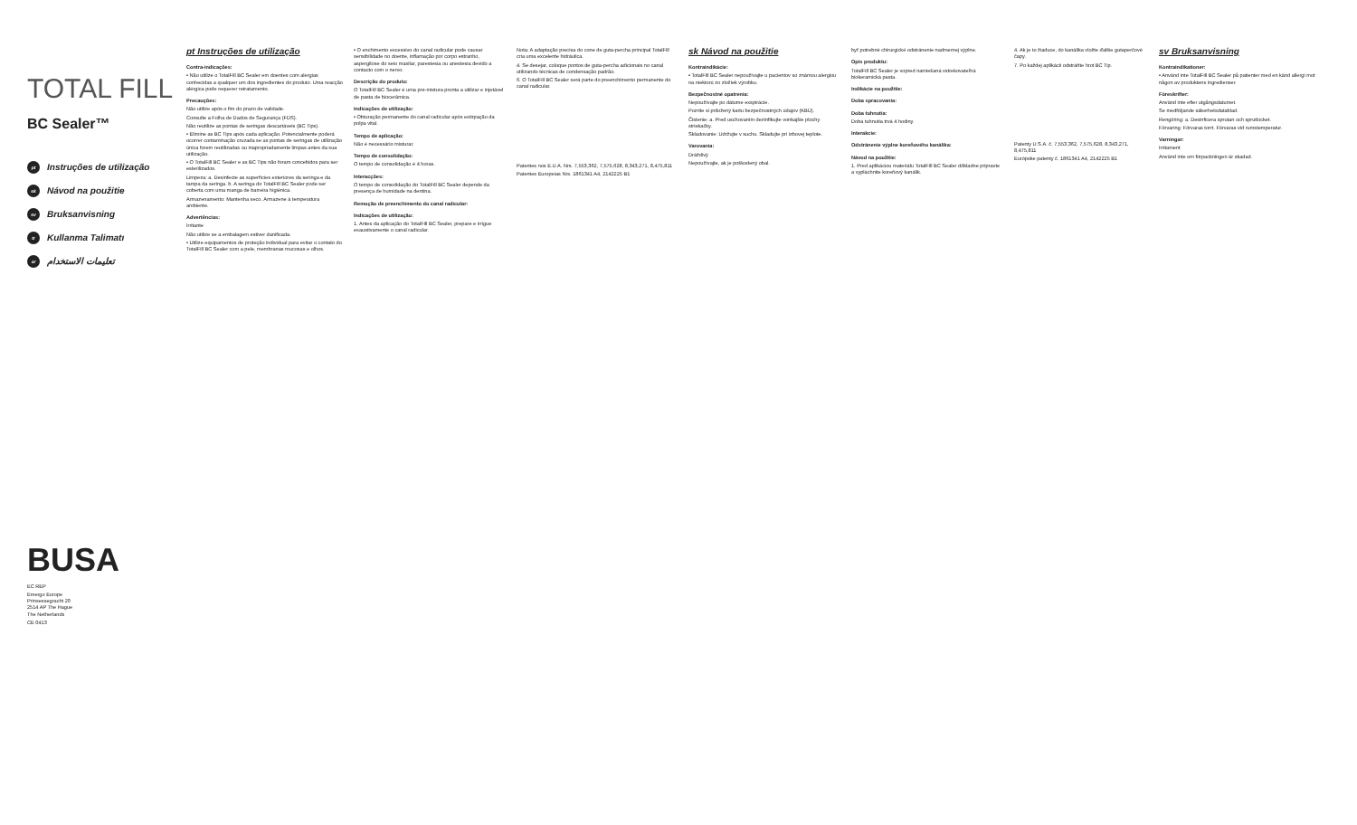TOTAL FILL
BC Sealer™
pt Instruções de utilização
sk Návod na použitie
sv Bruksanvisning
tr Kullanma Talimatı
ar تعليمات الاستخدام
BUSA
EC REP
Emergo Europe
Prinsessegracht 20
2514 AP The Hague
The Netherlands
CE 0413
pt Instruções de utilização
Contra-indicações:
• Não utilize o TotalFill BC Sealer em doentes com alergias conhecidas a qualquer um dos ingredientes do produto. Uma reacção alérgica pode requerer retratamento.
Precauções:
Não utilize após o fim do prazo de validade.
Consulte a Folha de Dados de Segurança (FDS).
Não reutilize as pontas de seringas descartáveis (BC Tips).
• Elimine as BC Tips após cada aplicação. Potencialmente poderá ocorrer contaminação cruzada se as pontas de seringas de utilização única forem reutilizadas ou inapropriadamente limpas antes da sua utilização.
• O TotalFill BC Sealer e as BC Tips não foram concebidos para ser esterilizados.
Limpeza: a. Desinfecte as superfícies exteriores da seringa e da tampa da seringa. b. A seringa do TotalFill BC Sealer pode ser coberta com uma manga de barreira higiénica.
Armazenamento: Mantenha seco. Armazene à temperatura ambiente.
Advertências:
Irritante
Não utilize se a embalagem estiver danificada.
• Utilize equipamentos de proteção individual para evitar o contato do TotalFill BC Sealer com a pele, membranas mucosas e olhos.
• O enchimento excessivo do canal radicular pode causar sensibilidade no doente, inflamação por corpo estranho, aspergilose do seio maxilar, parestesia ou anestesia devido a contacto com o nervo.
Descrição do produto:
O TotalFill BC Sealer é uma pré-mistura pronta a utilizar e injetável de pasta de biocerâmica.
Indicações de utilização:
• Obturação permanente do canal radicular após extirpação da polpa vital.
Tempo de aplicação:
Não é necessário misturar.
Tempo de consolidação:
O tempo de consolidação é 4 horas.
Interacções:
O tempo de consolidação do TotalFill BC Sealer depende da presença de humidade na dentina.
Remoção de preenchimento do canal radicular:
Indicações de utilização:
1. Antes da aplicação do TotalFill BC Sealer, prepare e irrigue exaustivamente o canal radicular.
Nota: A adaptação precisa do cone de guta-percha principal TotalFill cria uma excelente hidráulica.
4. Se desejar, coloque pontos de guta-percha adicionais no canal utilizando técnicas de condensação padrão.
6. O TotalFill BC Sealer será parte do preenchimento permanente do canal radicular.
Patentes nos E.U.A. Nrs. 7,553,362, 7,575,628, 8,343,271, 8,475,811
Patentes Europeias Nrs. 1861341 A4, 2142225 B1
sk Návod na použitie
Kontraindikácie:
• TotalFill BC Sealer nepoužívajte u pacientov so známou alergiou na niektorú zo zložiek výrobku.
Bezpečnostné opatrenia:
Nepoužívajte po dátume exspirácie.
Pozrite si priložený kartu bezpečnostných údajov (KBÚ).
Čistenie: a. Pred uschovaním dezinfikujte vonkajšie plochy striekačky.
Skladovanie: Udržujte v suchu. Skladujte pri izbovej teplote.
Varovania:
Dráždivý
Nepoužívajte, ak je poškodený obal.
byť potrebné chirurgické odstránenie nadmernej výplne.
Opis produktu:
TotalFill BC Sealer je vopred namiešaná vstrekovateľná biokeramická pasta.
Indikácie na použitie:
Doba spracovania:
Doba tuhnutia:
Doba tuhnutia trvá 4 hodiny.
Interakcie:
Odstránenie výplne koreňového kanálika:
Návod na použitie:
1. Pred aplikáciou materiálu TotalFill BC Sealer dôkladne pripravte a vypláchnite koreňový kanálik.
4. Ak je to žiaduce, do kanálika vložte ďalšie gutaperčové čapy.
7. Po každej aplikácii odstráňte hrot BC Tip.
Patenty U.S.A. č. 7,553,362, 7,575,628, 8,343,271, 8,475,811
Európske patenty č. 1861341 A4, 2142225 B1
sv Bruksanvisning
Kontraindikationer:
• Använd inte TotalFill BC Sealer på patienter med en känd allergi mot någon av produktens ingredienser.
Föreskrifter:
Använd inte efter utgångsdatumet.
Se medföljande säkerhetsdatablad.
Rengöring: a. Desinficera sprutan och sprutlocket.
Förvaring: Förvaras torrt. Förvaras vid rumstemperatur.
Varningar:
Irritament
Använd inte om förpackningen är skadad.